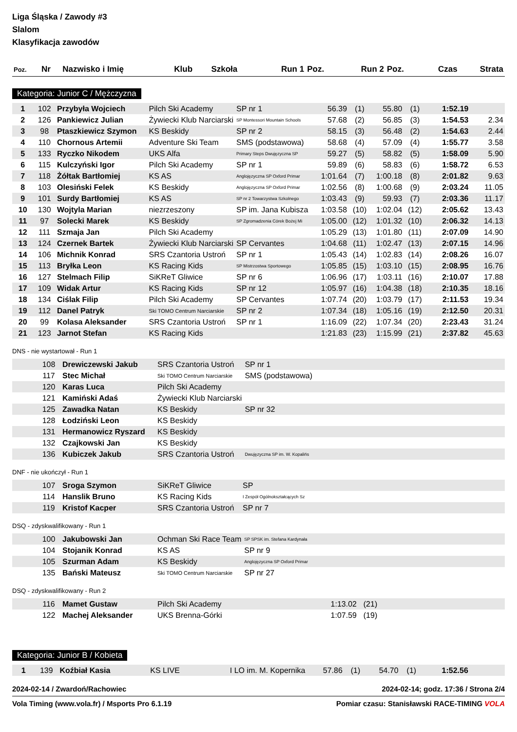Liga Śląska / Zawody #3
Slalom
Klasyfikacja zawodów
| Poz. | Nr | Nazwisko i Imię | Klub | Szkoła | Run 1 | Poz. | Run 2 | Poz. | Czas | Strata |
| --- | --- | --- | --- | --- | --- | --- | --- | --- | --- | --- |
Kategoria: Junior C / Mężczyzna
| 1 | 102 | Przybyła Wojciech | Pilch Ski Academy | SP nr 1 | 56.39 | (1) | 55.80 | (1) | 1:52.19 | |
| 2 | 126 | Pankiewicz Julian | Żywiecki Klub Narciarski | SP Montessori Mountain Schools | 57.68 | (2) | 56.85 | (3) | 1:54.53 | 2.34 |
| 3 | 98 | Ptaszkiewicz Szymon | KS Beskidy | SP nr 2 | 58.15 | (3) | 56.48 | (2) | 1:54.63 | 2.44 |
| 4 | 110 | Chornous Artemii | Adventure Ski Team | SMS (podstawowa) | 58.68 | (4) | 57.09 | (4) | 1:55.77 | 3.58 |
| 5 | 133 | Ryczko Nikodem | UKS Alfa | Primary Steps Dwujęzyczna SP | 59.27 | (5) | 58.82 | (5) | 1:58.09 | 5.90 |
| 6 | 115 | Kulczyński Igor | Pilch Ski Academy | SP nr 1 | 59.89 | (6) | 58.83 | (6) | 1:58.72 | 6.53 |
| 7 | 118 | Żółtak Bartłomiej | KS AS | Anglojęzyczna SP Oxford Primar | 1:01.64 | (7) | 1:00.18 | (8) | 2:01.82 | 9.63 |
| 8 | 103 | Olesiński Felek | KS Beskidy | Anglojęzyczna SP Oxford Primar | 1:02.56 | (8) | 1:00.68 | (9) | 2:03.24 | 11.05 |
| 9 | 101 | Surdy Bartłomiej | KS AS | SP nr 2 Towarzystwa Szkolnego | 1:03.43 | (9) | 59.93 | (7) | 2:03.36 | 11.17 |
| 10 | 130 | Wojtyla Marian | niezrzeszony | SP im. Jana Kubisza | 1:03.58 | (10) | 1:02.04 | (12) | 2:05.62 | 13.43 |
| 11 | 97 | Solecki Marek | KS Beskidy | SP Zgromadzenia Córek Bożej Mi | 1:05.00 | (12) | 1:01.32 | (10) | 2:06.32 | 14.13 |
| 12 | 111 | Szmaja Jan | Pilch Ski Academy | | 1:05.29 | (13) | 1:01.80 | (11) | 2:07.09 | 14.90 |
| 13 | 124 | Czernek Bartek | Żywiecki Klub Narciarski | SP Cervantes | 1:04.68 | (11) | 1:02.47 | (13) | 2:07.15 | 14.96 |
| 14 | 106 | Michnik Konrad | SRS Czantoria Ustroń | SP nr 1 | 1:05.43 | (14) | 1:02.83 | (14) | 2:08.26 | 16.07 |
| 15 | 113 | Bryłka Leon | KS Racing Kids | SP Mistrzostwa Sportowego | 1:05.85 | (15) | 1:03.10 | (15) | 2:08.95 | 16.76 |
| 16 | 127 | Stelmach Filip | SiKReT Gliwice | SP nr 6 | 1:06.96 | (17) | 1:03.11 | (16) | 2:10.07 | 17.88 |
| 17 | 109 | Widak Artur | KS Racing Kids | SP nr 12 | 1:05.97 | (16) | 1:04.38 | (18) | 2:10.35 | 18.16 |
| 18 | 134 | Ciślak Filip | Pilch Ski Academy | SP Cervantes | 1:07.74 | (20) | 1:03.79 | (17) | 2:11.53 | 19.34 |
| 19 | 112 | Danel Patryk | Ski TOMO Centrum Narciarskie | SP nr 2 | 1:07.34 | (18) | 1:05.16 | (19) | 2:12.50 | 20.31 |
| 20 | 99 | Kolasa Aleksander | SRS Czantoria Ustroń | SP nr 1 | 1:16.09 | (22) | 1:07.34 | (20) | 2:23.43 | 31.24 |
| 21 | 123 | Jarnot Stefan | KS Racing Kids | | 1:21.83 | (23) | 1:15.99 | (21) | 2:37.82 | 45.63 |
DNS - nie wystartował - Run 1
| | 108 | Drewiczewski Jakub | SRS Czantoria Ustroń | SP nr 1 |
| | 117 | Stec Michał | Ski TOMO Centrum Narciarskie | SMS (podstawowa) |
| | 120 | Karas Luca | Pilch Ski Academy | |
| | 121 | Kamiński Adaś | Żywiecki Klub Narciarski | |
| | 125 | Zawadka Natan | KS Beskidy | SP nr 32 |
| | 128 | Łodziński Leon | KS Beskidy | |
| | 131 | Hermanowicz Ryszard | KS Beskidy | |
| | 132 | Czajkowski Jan | KS Beskidy | |
| | 136 | Kubiczek Jakub | SRS Czantoria Ustroń | Dwujęzyczna SP im. W. Kopalińs |
DNF - nie ukończył - Run 1
| | 107 | Sroga Szymon | SiKReT Gliwice | SP |
| | 114 | Hanslik Bruno | KS Racing Kids | I Zespół Ogólnokształcących Sz |
| | 119 | Kristof Kacper | SRS Czantoria Ustroń | SP nr 7 |
DSQ - zdyskwalifikowany - Run 1
| | 100 | Jakubowski Jan | Ochman Ski Race Team | SP SPSK im. Stefana Kardynała |
| | 104 | Stojanik Konrad | KS AS | SP nr 9 |
| | 105 | Szurman Adam | KS Beskidy | Anglojęzyczna SP Oxford Primar |
| | 135 | Bański Mateusz | Ski TOMO Centrum Narciarskie | SP nr 27 |
DSQ - zdyskwalifikowany - Run 2
| | 116 | Mamet Gustaw | Pilch Ski Academy | | 1:13.02 | (21) | |
| | 122 | Machej Aleksander | UKS Brenna-Górki | | 1:07.59 | (19) | |
Kategoria: Junior B / Kobieta
| 1 | 139 | Koźbiał Kasia | KS LIVE | I LO im. M. Kopernika | 57.86 | (1) | 54.70 | (1) | 1:52.56 | |
2024-02-14 / Zwardoń/Rachowiec 2024-02-14; godz. 17:36 / Strona 2/4
Vola Timing (www.vola.fr) / Msports Pro 6.1.19 Pomiar czasu: Stanisławski RACE-TIMING VOLA